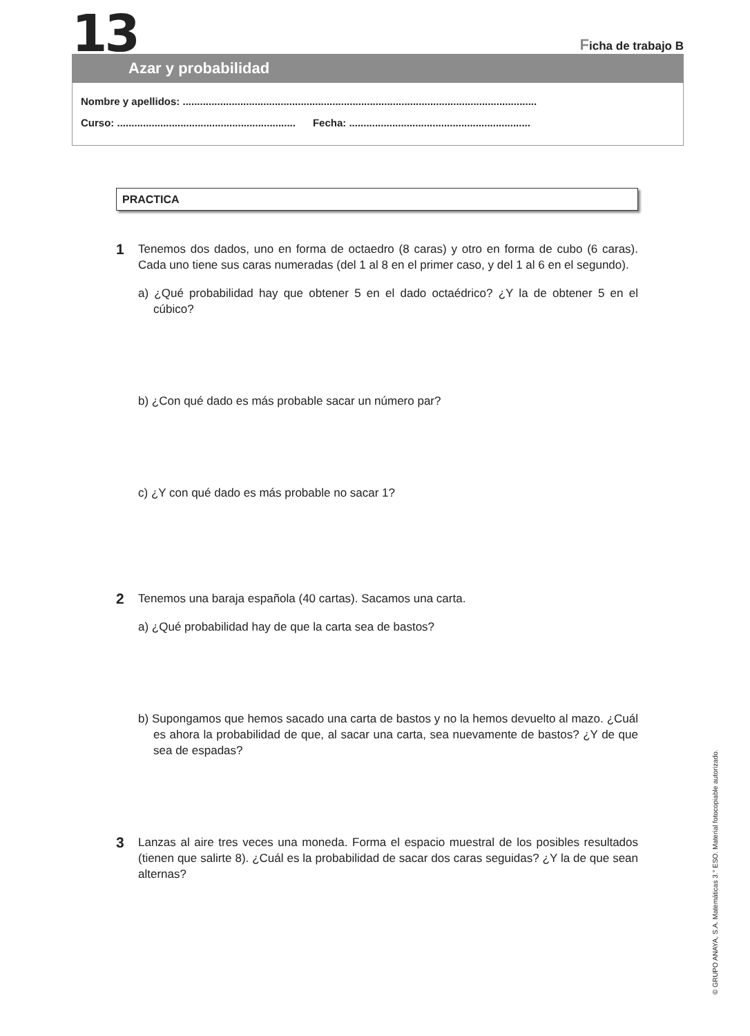13 Ficha de trabajo B
Azar y probabilidad
Nombre y apellidos: ...........................................................................................................................
Curso: .............................................................. Fecha: ...............................................................
PRACTICA
1
Tenemos dos dados, uno en forma de octaedro (8 caras) y otro en forma de cubo (6 caras). Cada uno tiene sus caras numeradas (del 1 al 8 en el primer caso, y del 1 al 6 en el segundo).
a) ¿Qué probabilidad hay que obtener 5 en el dado octaédrico? ¿Y la de obtener 5 en el cúbico?
b) ¿Con qué dado es más probable sacar un número par?
c) ¿Y con qué dado es más probable no sacar 1?
2
Tenemos una baraja española (40 cartas). Sacamos una carta.
a) ¿Qué probabilidad hay de que la carta sea de bastos?
b) Supongamos que hemos sacado una carta de bastos y no la hemos devuelto al mazo. ¿Cuál es ahora la probabilidad de que, al sacar una carta, sea nuevamente de bastos? ¿Y de que sea de espadas?
3
Lanzas al aire tres veces una moneda. Forma el espacio muestral de los posibles resultados (tienen que salirte 8). ¿Cuál es la probabilidad de sacar dos caras seguidas? ¿Y la de que sean alternas?
© GRUPO ANAYA, S.A. Matemáticas 3.° ESO. Material fotocopiable autorizado.